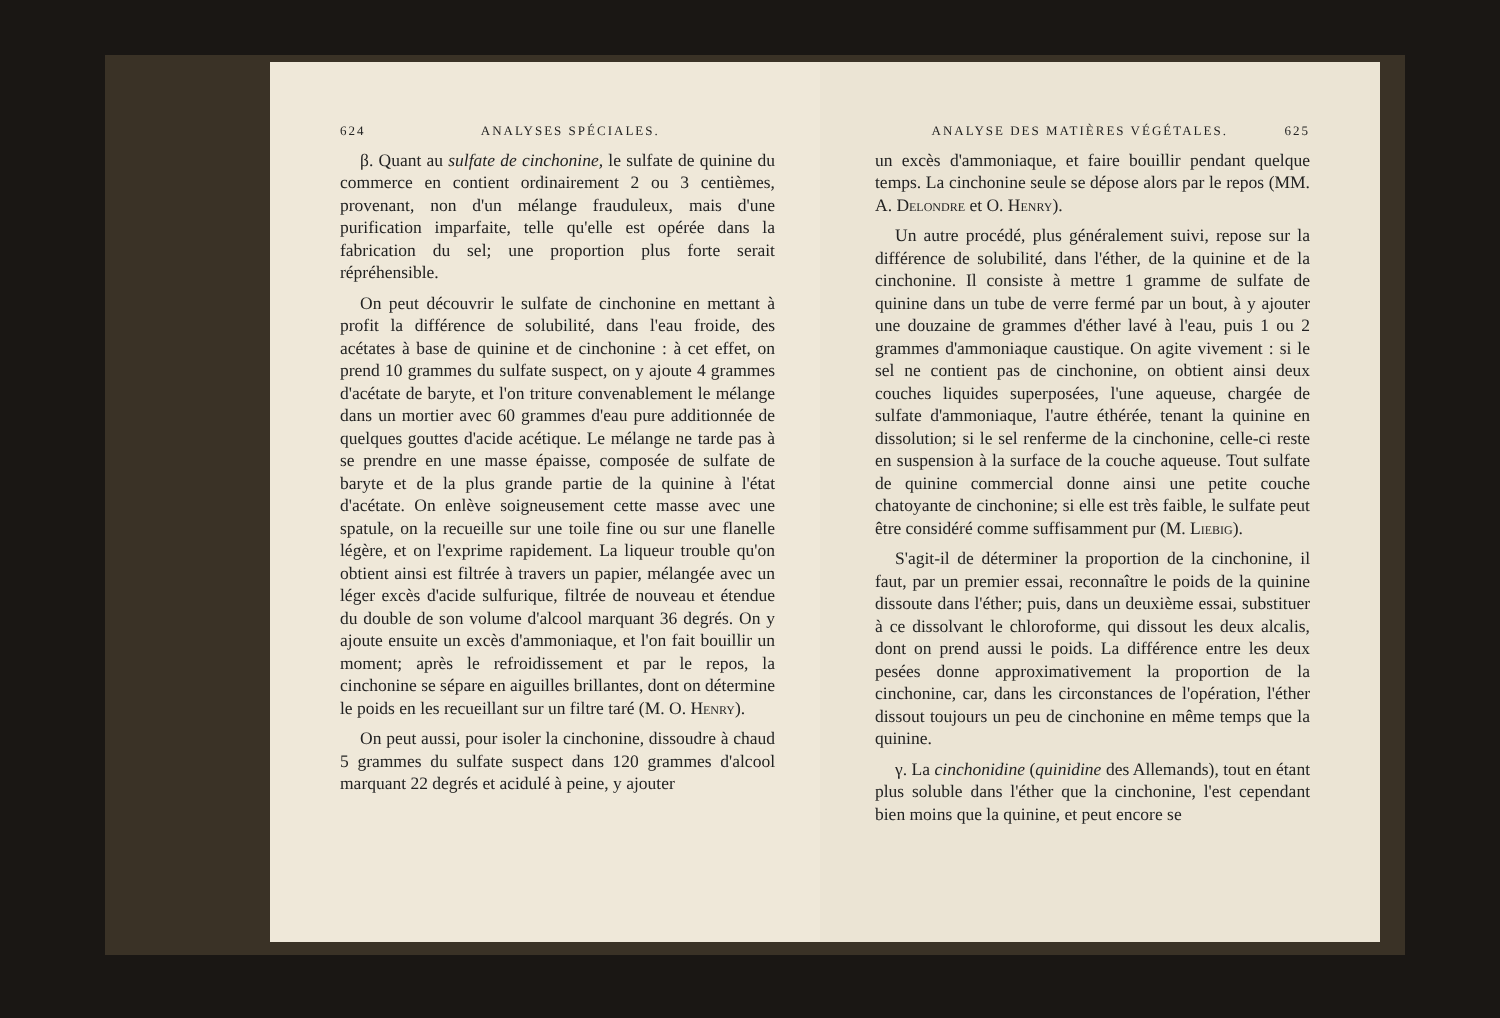624 ANALYSES SPÉCIALES.
β. Quant au sulfate de cinchonine, le sulfate de quinine du commerce en contient ordinairement 2 ou 3 centièmes, provenant, non d'un mélange frauduleux, mais d'une purification imparfaite, telle qu'elle est opérée dans la fabrication du sel; une proportion plus forte serait répréhensible.
On peut découvrir le sulfate de cinchonine en mettant à profit la différence de solubilité, dans l'eau froide, des acétates à base de quinine et de cinchonine : à cet effet, on prend 10 grammes du sulfate suspect, on y ajoute 4 grammes d'acétate de baryte, et l'on triture convenablement le mélange dans un mortier avec 60 grammes d'eau pure additionnée de quelques gouttes d'acide acétique. Le mélange ne tarde pas à se prendre en une masse épaisse, composée de sulfate de baryte et de la plus grande partie de la quinine à l'état d'acétate. On enlève soigneusement cette masse avec une spatule, on la recueille sur une toile fine ou sur une flanelle légère, et on l'exprime rapidement. La liqueur trouble qu'on obtient ainsi est filtrée à travers un papier, mélangée avec un léger excès d'acide sulfurique, filtrée de nouveau et étendue du double de son volume d'alcool marquant 36 degrés. On y ajoute ensuite un excès d'ammoniaque, et l'on fait bouillir un moment; après le refroidissement et par le repos, la cinchonine se sépare en aiguilles brillantes, dont on détermine le poids en les recueillant sur un filtre taré (M. O. Henry).
On peut aussi, pour isoler la cinchonine, dissoudre à chaud 5 grammes du sulfate suspect dans 120 grammes d'alcool marquant 22 degrés et acidulé à peine, y ajouter
ANALYSE DES MATIÈRES VÉGÉTALES. 625
un excès d'ammoniaque, et faire bouillir pendant quelque temps. La cinchonine seule se dépose alors par le repos (MM. A. Delondre et O. Henry).
Un autre procédé, plus généralement suivi, repose sur la différence de solubilité, dans l'éther, de la quinine et de la cinchonine. Il consiste à mettre 1 gramme de sulfate de quinine dans un tube de verre fermé par un bout, à y ajouter une douzaine de grammes d'éther lavé à l'eau, puis 1 ou 2 grammes d'ammoniaque caustique. On agite vivement : si le sel ne contient pas de cinchonine, on obtient ainsi deux couches liquides superposées, l'une aqueuse, chargée de sulfate d'ammoniaque, l'autre éthérée, tenant la quinine en dissolution; si le sel renferme de la cinchonine, celle-ci reste en suspension à la surface de la couche aqueuse. Tout sulfate de quinine commercial donne ainsi une petite couche chatoyante de cinchonine; si elle est très faible, le sulfate peut être considéré comme suffisamment pur (M. Liebig).
S'agit-il de déterminer la proportion de la cinchonine, il faut, par un premier essai, reconnaître le poids de la quinine dissoute dans l'éther; puis, dans un deuxième essai, substituer à ce dissolvant le chloroforme, qui dissout les deux alcalis, dont on prend aussi le poids. La différence entre les deux pesées donne approximativement la proportion de la cinchonine, car, dans les circonstances de l'opération, l'éther dissout toujours un peu de cinchonine en même temps que la quinine.
γ. La cinchonidine (quinidine des Allemands), tout en étant plus soluble dans l'éther que la cinchonine, l'est cependant bien moins que la quinine, et peut encore se